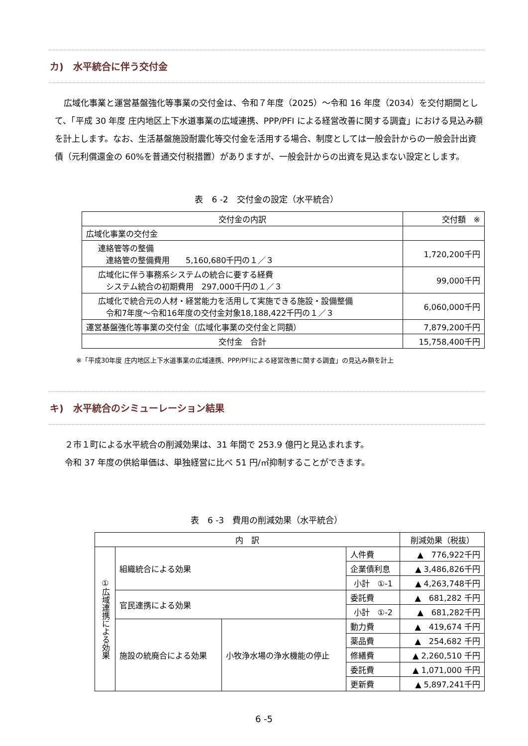カ)　水平統合に伴う交付金
広域化事業と運営基盤強化等事業の交付金は、令和７年度（2025）～令和 16 年度（2034）を交付期間として、「平成 30 年度 庄内地区上下水道事業の広域連携、PPP/PFI による経営改善に関する調査」における見込み額を計上します。なお、生活基盤施設耐震化等交付金を活用する場合、制度としては一般会計からの一般会計出資債（元利償還金の 60%を普通交付税措置）がありますが、一般会計からの出資を見込まない設定とします。
表　6 -2　交付金の設定（水平統合）
| 交付金の内訳 | 交付額 ※ |
| --- | --- |
| 広域化事業の交付金 | |
| 連絡管等の整備 連絡管の整備費用 5,160,680千円の１／３ | 1,720,200千円 |
| 広域化に伴う事務系システムの統合に要する経費 システム統合の初期費用 297,000千円の１／３ | 99,000千円 |
| 広域化で統合元の人材・経営能力を活用して実施できる施設・設備整備 令和7年度～令和16年度の交付金対象18,188,422千円の１／３ | 6,060,000千円 |
| 運営基盤強化等事業の交付金（広域化事業の交付金と同額） | 7,879,200千円 |
| 交付金 合計 | 15,758,400千円 |
※「平成30年度 庄内地区上下水道事業の広域連携、PPP/PFIによる経営改善に関する調査」の見込み額を計上
キ)　水平統合のシミューレーション結果
２市１町による水平統合の削減効果は、31 年間で 253.9 億円と見込まれます。
令和 37 年度の供給単価は、単独経営に比べ 51 円/㎥抑制することができます。
表　6 -3　費用の削減効果（水平統合）
| 内 訳 | | | | 削減効果（税抜） |
| --- | --- | --- | --- | --- |
| ①広域連携による効果 | 組織統合による効果 | | 人件費 | ▲ 776,922千円 |
| | | | 企業債利息 | ▲ 3,486,826千円 |
| | | | 小計 ①-1 | ▲ 4,263,748千円 |
| | 官民連携による効果 | | 委託費 | ▲ 681,282 千円 |
| | | | 小計 ①-2 | ▲ 681,282千円 |
| | 施設の統廃合による効果 | 小牧浄水場の浄水機能の停止 | 動力費 | ▲ 419,674 千円 |
| | | | 薬品費 | ▲ 254,682 千円 |
| | | | 修繕費 | ▲ 2,260,510 千円 |
| | | | 委託費 | ▲ 1,071,000 千円 |
| | | | 更新費 | ▲ 5,897,241千円 |
6 -5